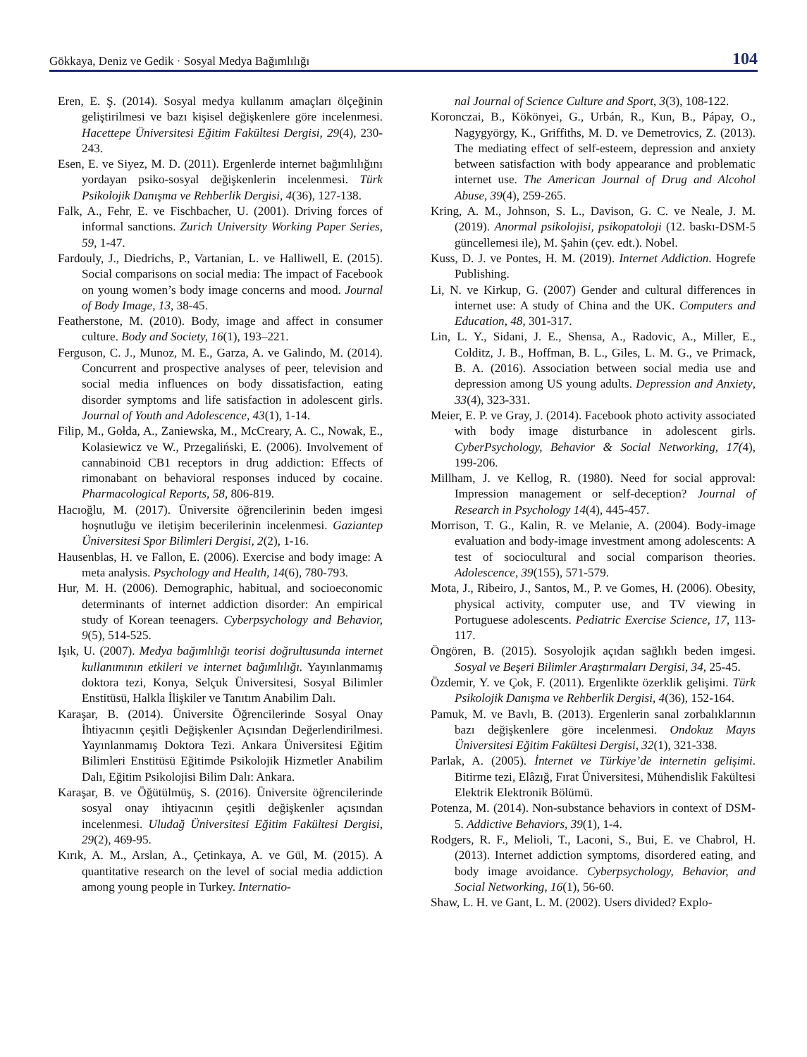Gökkaya, Deniz ve Gedik · Sosyal Medya Bağımlılığı 104
Eren, E. Ş. (2014). Sosyal medya kullanım amaçları ölçeğinin geliştirilmesi ve bazı kişisel değişkenlere göre incelenmesi. Hacettepe Üniversitesi Eğitim Fakültesi Dergisi, 29(4), 230-243.
Esen, E. ve Siyez, M. D. (2011). Ergenlerde internet bağımlılığını yordayan psiko-sosyal değişkenlerin incelenmesi. Türk Psikolojik Danışma ve Rehberlik Dergisi, 4(36), 127-138.
Falk, A., Fehr, E. ve Fischbacher, U. (2001). Driving forces of informal sanctions. Zurich University Working Paper Series, 59, 1-47.
Fardouly, J., Diedrichs, P., Vartanian, L. ve Halliwell, E. (2015). Social comparisons on social media: The impact of Facebook on young women’s body image concerns and mood. Journal of Body Image, 13, 38-45.
Featherstone, M. (2010). Body, image and affect in consumer culture. Body and Society, 16(1), 193–221.
Ferguson, C. J., Munoz, M. E., Garza, A. ve Galindo, M. (2014). Concurrent and prospective analyses of peer, television and social media influences on body dissatisfaction, eating disorder symptoms and life satisfaction in adolescent girls. Journal of Youth and Adolescence, 43(1), 1-14.
Filip, M., Gołda, A., Zaniewska, M., McCreary, A. C., Nowak, E., Kolasiewicz ve W., Przegaliński, E. (2006). Involvement of cannabinoid CB1 receptors in drug addiction: Effects of rimonabant on behavioral responses induced by cocaine. Pharmacological Reports, 58, 806-819.
Hacıoğlu, M. (2017). Üniversite öğrencilerinin beden imgesi hoşnutluğu ve iletişim becerilerinin incelenmesi. Gaziantep Üniversitesi Spor Bilimleri Dergisi, 2(2), 1-16.
Hausenblas, H. ve Fallon, E. (2006). Exercise and body image: A meta analysis. Psychology and Health, 14(6), 780-793.
Hur, M. H. (2006). Demographic, habitual, and socioeconomic determinants of internet addiction disorder: An empirical study of Korean teenagers. Cyberpsychology and Behavior, 9(5), 514-525.
Işık, U. (2007). Medya bağımlılığı teorisi doğrultusunda internet kullanımının etkileri ve internet bağımlılığı. Yayınlanmamış doktora tezi, Konya, Selçuk Üniversitesi, Sosyal Bilimler Enstitüsü, Halkla İlişkiler ve Tanıtım Anabilim Dalı.
Karaşar, B. (2014). Üniversite Öğrencilerinde Sosyal Onay İhtiyacının çeşitli Değişkenler Açısından Değerlendirilmesi. Yayınlanmamış Doktora Tezi. Ankara Üniversitesi Eğitim Bilimleri Enstitüsü Eğitimde Psikolojik Hizmetler Anabilim Dalı, Eğitim Psikolojisi Bilim Dalı: Ankara.
Karaşar, B. ve Öğütülmüş, S. (2016). Üniversite öğrencilerinde sosyal onay ihtiyacının çeşitli değişkenler açısından incelenmesi. Uludağ Üniversitesi Eğitim Fakültesi Dergisi, 29(2), 469-95.
Kırık, A. M., Arslan, A., Çetinkaya, A. ve Gül, M. (2015). A quantitative research on the level of social media addiction among young people in Turkey. Internatio-
nal Journal of Science Culture and Sport, 3(3), 108-122.
Koronczai, B., Kökönyei, G., Urbán, R., Kun, B., Pápay, O., Nagygyörgy, K., Griffiths, M. D. ve Demetrovics, Z. (2013). The mediating effect of self-esteem, depression and anxiety between satisfaction with body appearance and problematic internet use. The American Journal of Drug and Alcohol Abuse, 39(4), 259-265.
Kring, A. M., Johnson, S. L., Davison, G. C. ve Neale, J. M. (2019). Anormal psikolojisi, psikopatoloji (12. baskı-DSM-5 güncellemesi ile), M. Şahin (çev. edt.). Nobel.
Kuss, D. J. ve Pontes, H. M. (2019). Internet Addiction. Hogrefe Publishing.
Li, N. ve Kirkup, G. (2007) Gender and cultural differences in internet use: A study of China and the UK. Computers and Education, 48, 301-317.
Lin, L. Y., Sidani, J. E., Shensa, A., Radovic, A., Miller, E., Colditz, J. B., Hoffman, B. L., Giles, L. M. G., ve Primack, B. A. (2016). Association between social media use and depression among US young adults. Depression and Anxiety, 33(4), 323-331.
Meier, E. P. ve Gray, J. (2014). Facebook photo activity associated with body image disturbance in adolescent girls. CyberPsychology, Behavior & Social Networking, 17(4), 199-206.
Millham, J. ve Kellog, R. (1980). Need for social approval: Impression management or self-deception? Journal of Research in Psychology 14(4), 445-457.
Morrison, T. G., Kalin, R. ve Melanie, A. (2004). Body-image evaluation and body-image investment among adolescents: A test of sociocultural and social comparison theories. Adolescence, 39(155), 571-579.
Mota, J., Ribeiro, J., Santos, M., P. ve Gomes, H. (2006). Obesity, physical activity, computer use, and TV viewing in Portuguese adolescents. Pediatric Exercise Science, 17, 113-117.
Öngören, B. (2015). Sosyolojik açıdan sağlıklı beden imgesi. Sosyal ve Beşeri Bilimler Araştırmaları Dergisi, 34, 25-45.
Özdemir, Y. ve Çok, F. (2011). Ergenlikte özerklik gelişimi. Türk Psikolojik Danışma ve Rehberlik Dergisi, 4(36), 152-164.
Pamuk, M. ve Bavlı, B. (2013). Ergenlerin sanal zorbalıklarının bazı değişkenlere göre incelenmesi. Ondokuz Mayıs Üniversitesi Eğitim Fakültesi Dergisi, 32(1), 321-338.
Parlak, A. (2005). İnternet ve Türkiye’de internetin gelişimi. Bitirme tezi, Elâzığ, Fırat Üniversitesi, Mühendislik Fakültesi Elektrik Elektronik Bölümü.
Potenza, M. (2014). Non-substance behaviors in context of DSM-5. Addictive Behaviors, 39(1), 1-4.
Rodgers, R. F., Melioli, T., Laconi, S., Bui, E. ve Chabrol, H. (2013). Internet addiction symptoms, disordered eating, and body image avoidance. Cyberpsychology, Behavior, and Social Networking, 16(1), 56-60.
Shaw, L. H. ve Gant, L. M. (2002). Users divided? Explo-